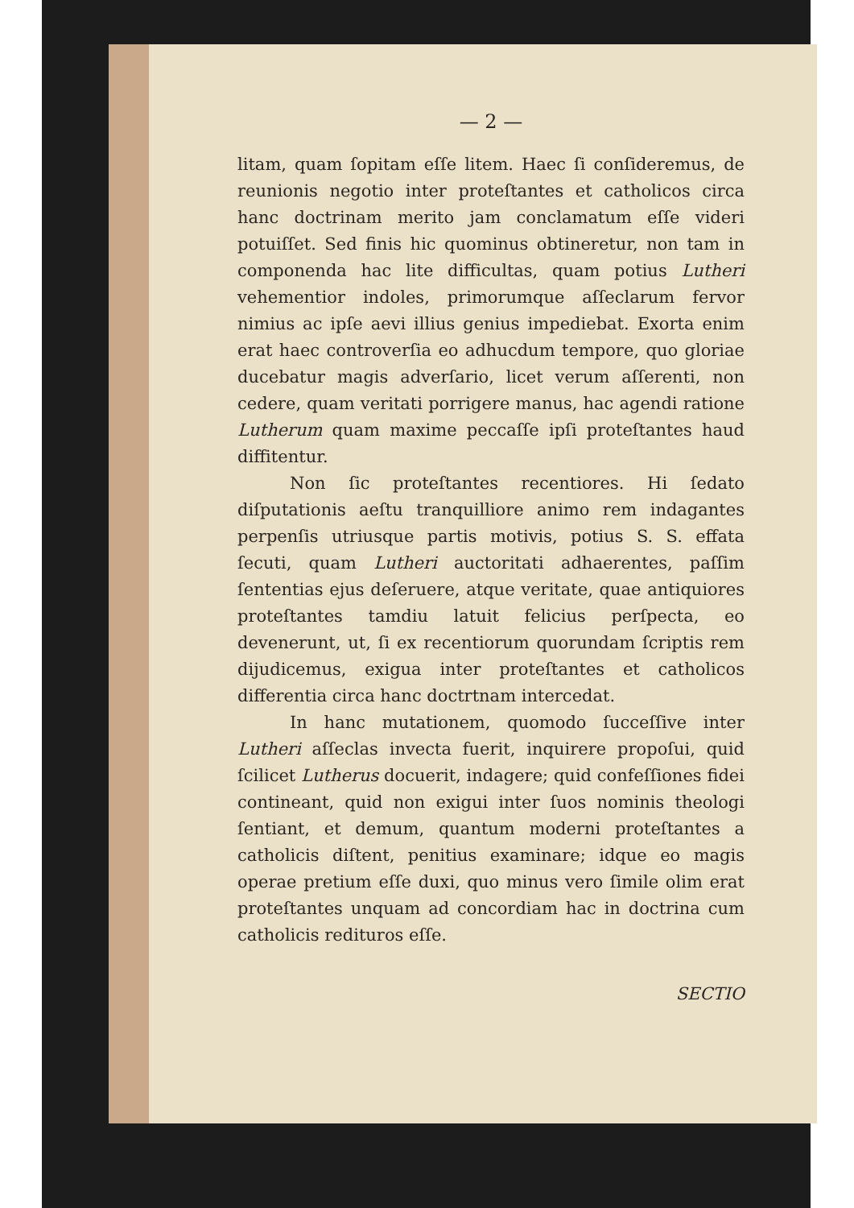— 2 —
litam, quam ſopitam eſſe litem. Haec ſi conſideremus, de reunionis negotio inter proteſtantes et catholicos circa hanc doctrinam merito jam conclamatum eſſe videri potuiſſet. Sed finis hic quominus obtineretur, non tam in componenda hac lite difficultas, quam potius Lutheri vehementior indoles, primorumque aſſeclarum fervor nimius ac ipſe aevi illius genius impediebat. Exorta enim erat haec controverſia eo adhucdum tempore, quo gloriae ducebatur magis adverſario, licet verum aſſerenti, non cedere, quam veritati porrigere manus, hac agendi ratione Lutherum quam maxime peccaſſe ipſi proteſtantes haud diffitentur.
Non ſic proteſtantes recentiores. Hi ſedato diſputationis aeſtu tranquilliore animo rem indagantes perpenſis utriusque partis motivis, potius S. S. effata ſecuti, quam Lutheri auctoritati adhaerentes, paſſim ſententias ejus deſeruere, atque veritate, quae antiquiores proteſtantes tamdiu latuit felicius perſpecta, eo devenerunt, ut, ſi ex recentiorum quorundam ſcriptis rem dijudicemus, exigua inter proteſtantes et catholicos differentia circa hanc doctrtnam intercedat.
In hanc mutationem, quomodo ſucceſſive inter Lutheri aſſeclas invecta fuerit, inquirere propoſui, quid ſcilicet Lutherus docuerit, indagere; quid confeſſiones fidei contineant, quid non exigui inter ſuos nominis theologi ſentiant, et demum, quantum moderni proteſtantes a catholicis diſtent, penitius examinare; idque eo magis operae pretium eſſe duxi, quo minus vero ſimile olim erat proteſtantes unquam ad concordiam hac in doctrina cum catholicis redituros eſſe.
SECTIO